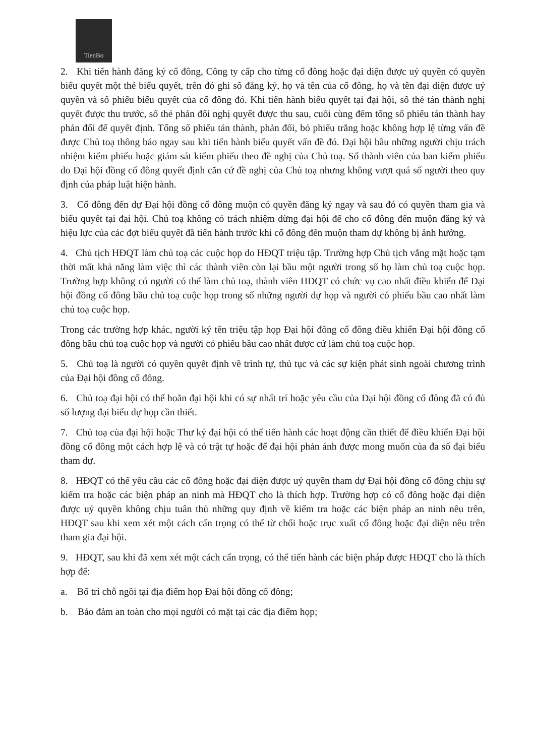TienBo
2. Khi tiến hành đăng ký cổ đông, Công ty cấp cho từng cổ đông hoặc đại diện được uỷ quyền có quyền biểu quyết một thẻ biểu quyết, trên đó ghi số đăng ký, họ và tên của cổ đông, họ và tên đại diện được uỷ quyền và số phiếu biểu quyết của cổ đông đó. Khi tiến hành biểu quyết tại đại hội, số thẻ tán thành nghị quyết được thu trước, số thẻ phản đối nghị quyết được thu sau, cuối cùng đếm tổng số phiếu tán thành hay phản đối để quyết định. Tổng số phiếu tán thành, phản đối, bỏ phiếu trắng hoặc không hợp lệ từng vấn đề được Chủ toạ thông báo ngay sau khi tiến hành biểu quyết vấn đề đó. Đại hội bầu những người chịu trách nhiệm kiểm phiếu hoặc giám sát kiểm phiếu theo đề nghị của Chủ toạ. Số thành viên của ban kiểm phiếu do Đại hội đồng cổ đông quyết định căn cứ đề nghị của Chủ toạ nhưng không vượt quá số người theo quy định của pháp luật hiện hành.
3. Cổ đông đến dự Đại hội đồng cổ đông muộn có quyền đăng ký ngay và sau đó có quyền tham gia và biểu quyết tại đại hội. Chủ toạ không có trách nhiệm dừng đại hội để cho cổ đông đến muộn đăng ký và hiệu lực của các đợt biểu quyết đã tiến hành trước khi cổ đông đến muộn tham dự không bị ảnh hưởng.
4. Chủ tịch HĐQT làm chủ toạ các cuộc họp do HĐQT triệu tập. Trường hợp Chủ tịch vắng mặt hoặc tạm thời mất khả năng làm việc thì các thành viên còn lại bầu một người trong số họ làm chủ toạ cuộc họp. Trường hợp không có người có thể làm chủ toạ, thành viên HĐQT có chức vụ cao nhất điều khiển để Đại hội đồng cổ đông bầu chủ toạ cuộc họp trong số những người dự họp và người có phiếu bầu cao nhất làm chủ toạ cuộc họp.
Trong các trường hợp khác, người ký tên triệu tập họp Đại hội đồng cổ đông điều khiển Đại hội đồng cổ đông bầu chủ toạ cuộc họp và người có phiếu bầu cao nhất được cử làm chủ toạ cuộc họp.
5. Chủ toạ là người có quyền quyết định về trình tự, thủ tục và các sự kiện phát sinh ngoài chương trình của Đại hội đồng cổ đông.
6. Chủ toạ đại hội có thể hoãn đại hội khi có sự nhất trí hoặc yêu cầu của Đại hội đồng cổ đông đã có đủ số lượng đại biểu dự họp cần thiết.
7. Chủ toạ của đại hội hoặc Thư ký đại hội có thể tiến hành các hoạt động cần thiết để điều khiển Đại hội đồng cổ đông một cách hợp lệ và có trật tự hoặc để đại hội phản ánh được mong muốn của đa số đại biểu tham dự.
8. HĐQT có thể yêu cầu các cổ đông hoặc đại diện được uỷ quyền tham dự Đại hội đồng cổ đông chịu sự kiểm tra hoặc các biện pháp an ninh mà HĐQT cho là thích hợp. Trường hợp có cổ đông hoặc đại diện được uỷ quyền không chịu tuân thủ những quy định về kiểm tra hoặc các biện pháp an ninh nêu trên, HĐQT sau khi xem xét một cách cẩn trọng có thể từ chối hoặc trục xuất cổ đông hoặc đại diện nêu trên tham gia đại hội.
9. HĐQT, sau khi đã xem xét một cách cẩn trọng, có thể tiến hành các biện pháp được HĐQT cho là thích hợp để:
a. Bố trí chỗ ngồi tại địa điểm họp Đại hội đồng cổ đông;
b. Bảo đảm an toàn cho mọi người có mặt tại các địa điểm họp;